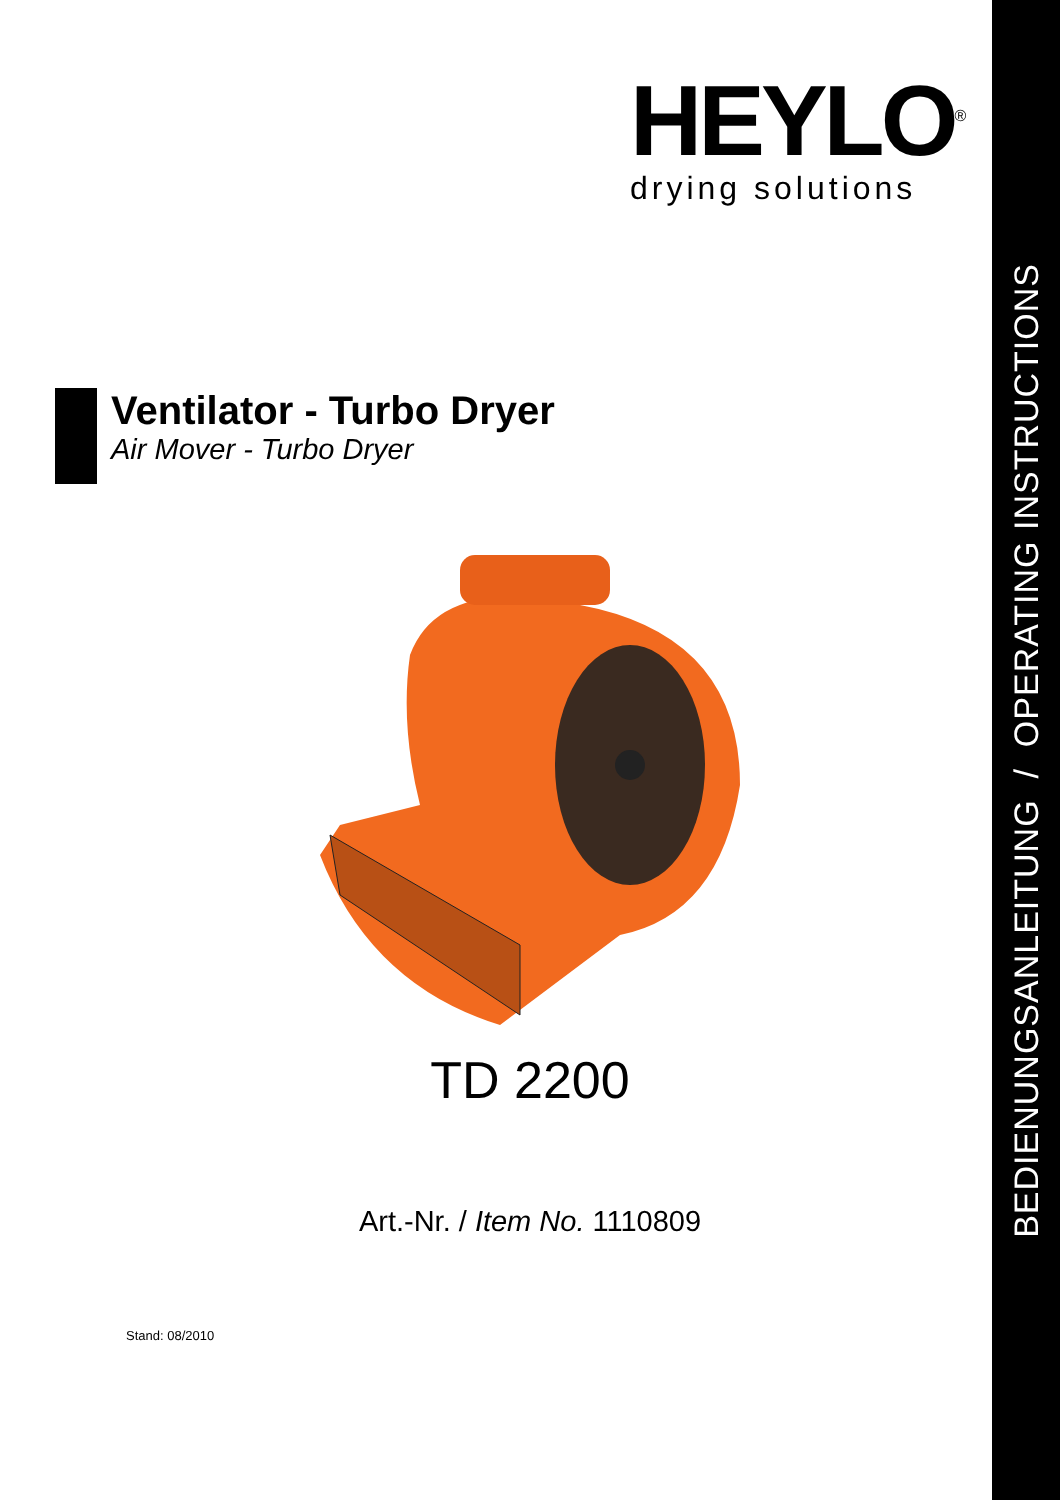BEDIENUNGSANLEITUNG / OPERATING INSTRUCTIONS
HEYLO<sup>®</sup>
drying solutions
Ventilator - Turbo Dryer
Air Mover - Turbo Dryer
TD 2200
Art.-Nr. / Item No. 1110809
Stand: 08/2010